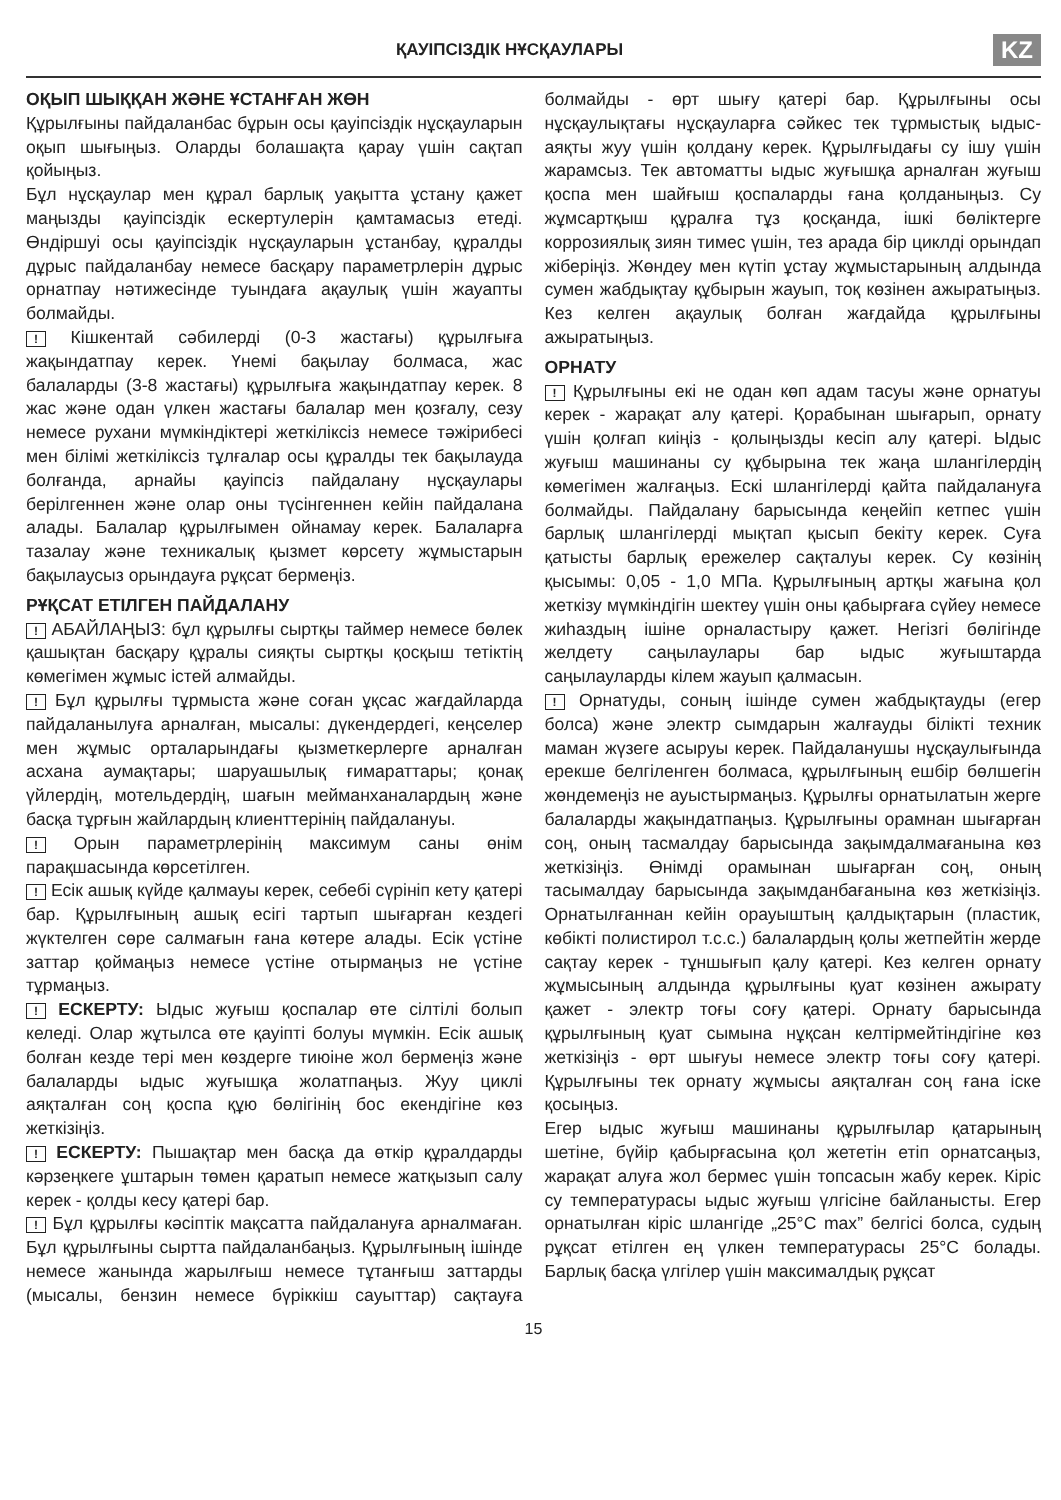ҚАУІПСІЗДІК НҰСҚАУЛАРЫ
KZ
ОҚЫП ШЫҚҚАН ЖӘНЕ ҰСТАНҒАН ЖӨН
Құрылғыны пайдаланбас бұрын осы қауіпсіздік нұсқауларын оқып шығыңыз. Оларды болашақта қарау үшін сақтап қойыңыз.
Бұл нұсқаулар мен құрал барлық уақытта ұстану қажет маңызды қауіпсіздік ескертулерін қамтамасыз етеді. Өндіршуі осы қауіпсіздік нұсқауларын ұстанбау, құралды дұрыс пайдаланбау немесе басқару параметрлерін дұрыс орнатпау нәтижесінде туындаға ақаулық үшін жауапты болмайды.
! Кішкентай сәбилерді (0-3 жастағы) құрылғыға жақындатпау керек. Үнемі бақылау болмаса, жас балаларды (3-8 жастағы) құрылғыға жақындатпау керек. 8 жас және одан үлкен жастағы балалар мен қозғалу, сезу немесе рухани мүмкіндіктері жеткіліксіз немесе тәжірибесі мен білімі жеткіліксіз тұлғалар осы құралды тек бақылауда болғанда, арнайы қауіпсіз пайдалану нұсқаулары берілгеннен және олар оны түсінгеннен кейін пайдалана алады. Балалар құрылғымен ойнамау керек. Балаларға тазалау және техникалық қызмет көрсету жұмыстарын бақылаусыз орындауға рұқсат бермеңіз.
РҰҚСАТ ЕТІЛГЕН ПАЙДАЛАНУ
! АБАЙЛАҢЫЗ: бұл құрылғы сыртқы таймер немесе бөлек қашықтан басқару құралы сияқты сыртқы қосқыш тетіктің көмегімен жұмыс істей алмайды.
! Бұл құрылғы тұрмыста және соған ұқсас жағдайларда пайдаланылуға арналған, мысалы: дүкендердегі, кеңселер мен жұмыс орталарындағы қызметкерлерге арналған асхана аумақтары; шаруашылық ғимараттары; қонақ үйлердің, мотельдердің, шағын мейманханалардың және басқа тұрғын жайлардың клиенттерінің пайдалануы.
! Орын параметрлерінің максимум саны өнім парақшасында көрсетілген.
! Есік ашық күйде қалмауы керек, себебі сүрініп кету қатері бар. Құрылғының ашық есігі тартып шығарған кездегі жүктелген сөре салмағын ғана көтере алады. Есік үстіне заттар қоймаңыз немесе үстіне отырмаңыз не үстіне тұрмаңыз.
! ЕСКЕРТУ: Ыдыс жуғыш қоспалар өте сілтілі болып келеді. Олар жұтылса өте қауіпті болуы мүмкін. Есік ашық болған кезде тері мен көздерге тиюіне жол бермеңіз және балаларды ыдыс жуғышқа жолатпаңыз. Жуу циклі аяқталған соң қоспа құю бөлігінің бос екендігіне көз жеткізіңіз.
! ЕСКЕРТУ: Пышақтар мен басқа да өткір құралдарды кәрзеңкеге ұштарын төмен қаратып немесе жатқызып салу керек - қолды кесу қатері бар.
! Бұл құрылғы кәсіптік мақсатта пайдалануға арналмаған. Бұл құрылғыны сыртта пайдаланбаңыз. Құрылғының ішінде немесе жанында жарылғыш немесе тұтанғыш заттарды (мысалы, бензин немесе бүріккіш сауыттар) сақтауға болмайды - өрт шығу қатері бар. Құрылғыны осы нұсқаулықтағы нұсқауларға сәйкес тек тұрмыстық ыдыс-аяқты жуу үшін қолдану керек. Құрылғыдағы су ішу үшін жарамсыз. Тек автоматты ыдыс жуғышқа арналған жуғыш қоспа мен шайғыш қоспаларды ғана қолданыңыз. Су жұмсартқыш құралға тұз қосқанда, ішкі бөліктерге коррозиялық зиян тимес үшін, тез арада бір циклді орындап жіберіңіз. Жөндеу мен күтіп ұстау жұмыстарының алдында сумен жабдықтау құбырын жауып, тоқ көзінен ажыратыңыз. Кез келген ақаулық болған жағдайда құрылғыны ажыратыңыз.
ОРНАТУ
! Құрылғыны екі не одан көп адам тасуы және орнатуы керек - жарақат алу қатері. Қорабынан шығарып, орнату үшін қолғап киіңіз - қолыңызды кесіп алу қатері. Ыдыс жуғыш машинаны су құбырына тек жаңа шлангілердің көмегімен жалғаңыз. Ескі шлангілерді қайта пайдалануға болмайды. Пайдалану барысында кеңейіп кетпес үшін барлық шлангілерді мықтап қысып бекіту керек. Суға қатысты барлық ережелер сақталуы керек. Су көзінің қысымы: 0,05 - 1,0 МПа. Құрылғының артқы жағына қол жеткізу мүмкіндігін шектеу үшін оны қабырғаға сүйеу немесе жиһаздың ішіне орналастыру қажет. Негізгі бөлігінде желдету саңылаулары бар ыдыс жуғыштарда саңылауларды кілем жауып қалмасын.
! Орнатуды, соның ішінде сумен жабдықтауды (егер болса) және электр сымдарын жалғауды білікті техник маман жүзеге асыруы керек. Пайдаланушы нұсқаулығында ерекше белгіленген болмаса, құрылғының ешбір бөлшегін жөндемеңіз не ауыстырмаңыз. Құрылғы орнатылатын жерге балаларды жақындатпаңыз. Құрылғыны орамнан шығарған соң, оның тасмалдау барысында зақымдалмағанына көз жеткізіңіз. Өнімді орамынан шығарған соң, оның тасымалдау барысында зақымданбағанына көз жеткізіңіз. Орнатылғаннан кейін орауыштың қалдықтарын (пластик, көбікті полистирол т.с.с.) балалардың қолы жетпейтін жерде сақтау керек - тұншығып қалу қатері. Кез келген орнату жұмысының алдында құрылғыны қуат көзінен ажырату қажет - электр тоғы соғу қатері. Орнату барысында құрылғының қуат сымына нұқсан келтірмейтіндігіне көз жеткізіңіз - өрт шығуы немесе электр тоғы соғу қатері. Құрылғыны тек орнату жұмысы аяқталған соң ғана іске қосыңыз.
Егер ыдыс жуғыш машинаны құрылғылар қатарының шетіне, бүйір қабырғасына қол жететін етіп орнатсаңыз, жарақат алуға жол бермес үшін топсасын жабу керек. Кіріс су температурасы ыдыс жуғыш үлгісіне байланысты. Егер орнатылған кіріс шлангіде „25°C max” белгісі болса, судың рұқсат етілген ең үлкен температурасы 25°C болады. Барлық басқа үлгілер үшін максималдық рұқсат
15